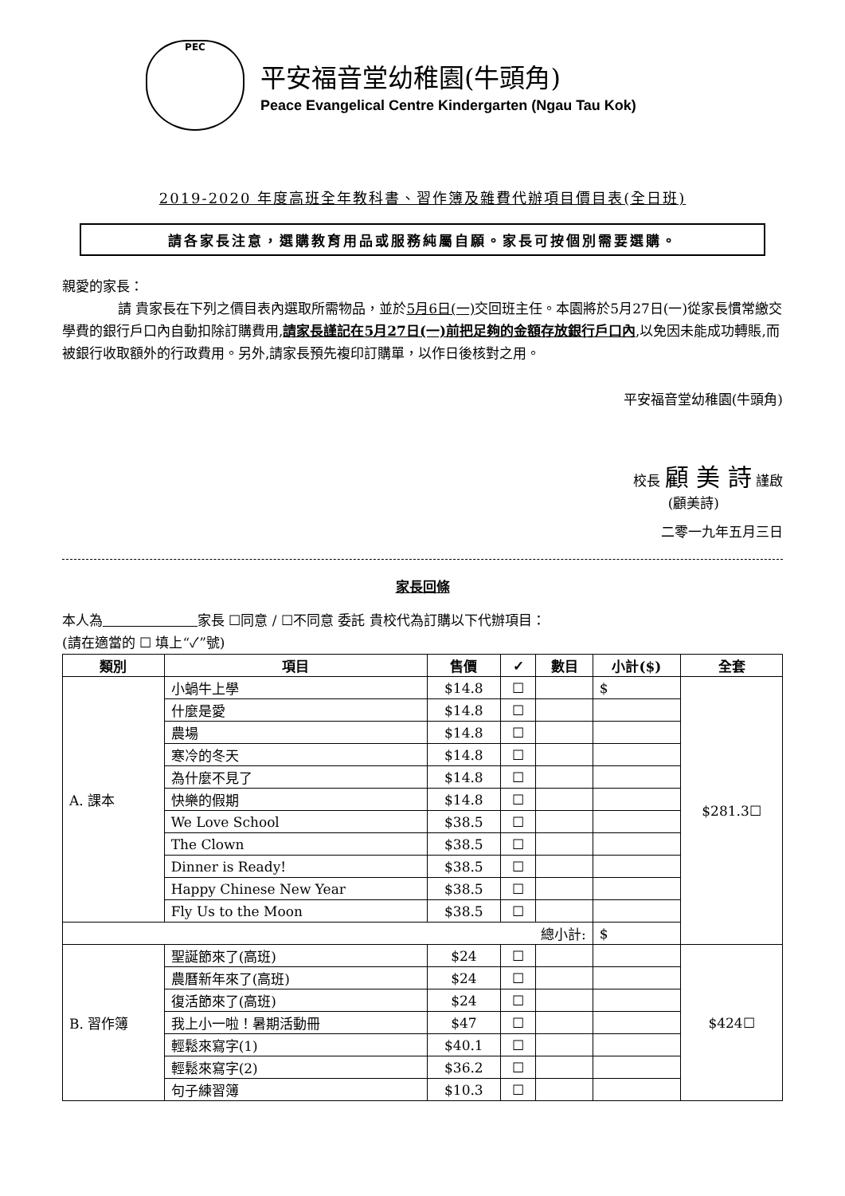PEC
平安福音堂幼稚園(牛頭角)
Peace Evangelical Centre Kindergarten (Ngau Tau Kok)
2019-2020 年度高班全年教科書、習作簿及雜費代辦項目價目表(全日班)
請各家長注意，選購教育用品或服務純屬自願。家長可按個別需要選購。
親愛的家長：
請 貴家長在下列之價目表內選取所需物品，並於5月6日(一) 交回班主任。本園將於5月27日(一)從家長慣常繳交學費的銀行戶口內自動扣除訂購費用,請家長謹記在5月27日(一)前把足夠的金額存放銀行戶口內,以免因未能成功轉賬,而被銀行收取額外的行政費用。另外,請家長預先複印訂購單，以作日後核對之用。
平安福音堂幼稚園(牛頭角)
校長 顧 美 詩 謹啟
(顧美詩)
二零一九年五月三日
家長回條
本人為　　　　　　　 家長 ☐同意 / ☐不同意 委託 貴校代為訂購以下代辦項目：
(請在適當的 ☐ 填上“✓”號)
| 類別 | 項目 | 售價 | ✓ | 數目 | 小計($) | 全套 |
| --- | --- | --- | --- | --- | --- | --- |
| A. 課本 | 小蝸牛上學 | $14.8 | ☐ | | $ | $281.3☐ |
| | 什麼是愛 | $14.8 | ☐ | | | |
| | 農場 | $14.8 | ☐ | | | |
| | 寒冷的冬天 | $14.8 | ☐ | | | |
| | 為什麼不見了 | $14.8 | ☐ | | | |
| | 快樂的假期 | $14.8 | ☐ | | | |
| | We Love School | $38.5 | ☐ | | | |
| | The Clown | $38.5 | ☐ | | | |
| | Dinner is Ready! | $38.5 | ☐ | | | |
| | Happy Chinese New Year | $38.5 | ☐ | | | |
| | Fly Us to the Moon | $38.5 | ☐ | | | |
| 總小計: | | | | | $ | |
| B. 習作簿 | 聖誕節來了(高班) | $24 | ☐ | | | $424☐ |
| | 農曆新年來了(高班) | $24 | ☐ | | | |
| | 復活節來了(高班) | $24 | ☐ | | | |
| | 我上小一啦！暑期活動冊 | $47 | ☐ | | | |
| | 輕鬆來寫字(1) | $40.1 | ☐ | | | |
| | 輕鬆來寫字(2) | $36.2 | ☐ | | | |
| | 句子練習簿 | $10.3 | ☐ | | | |